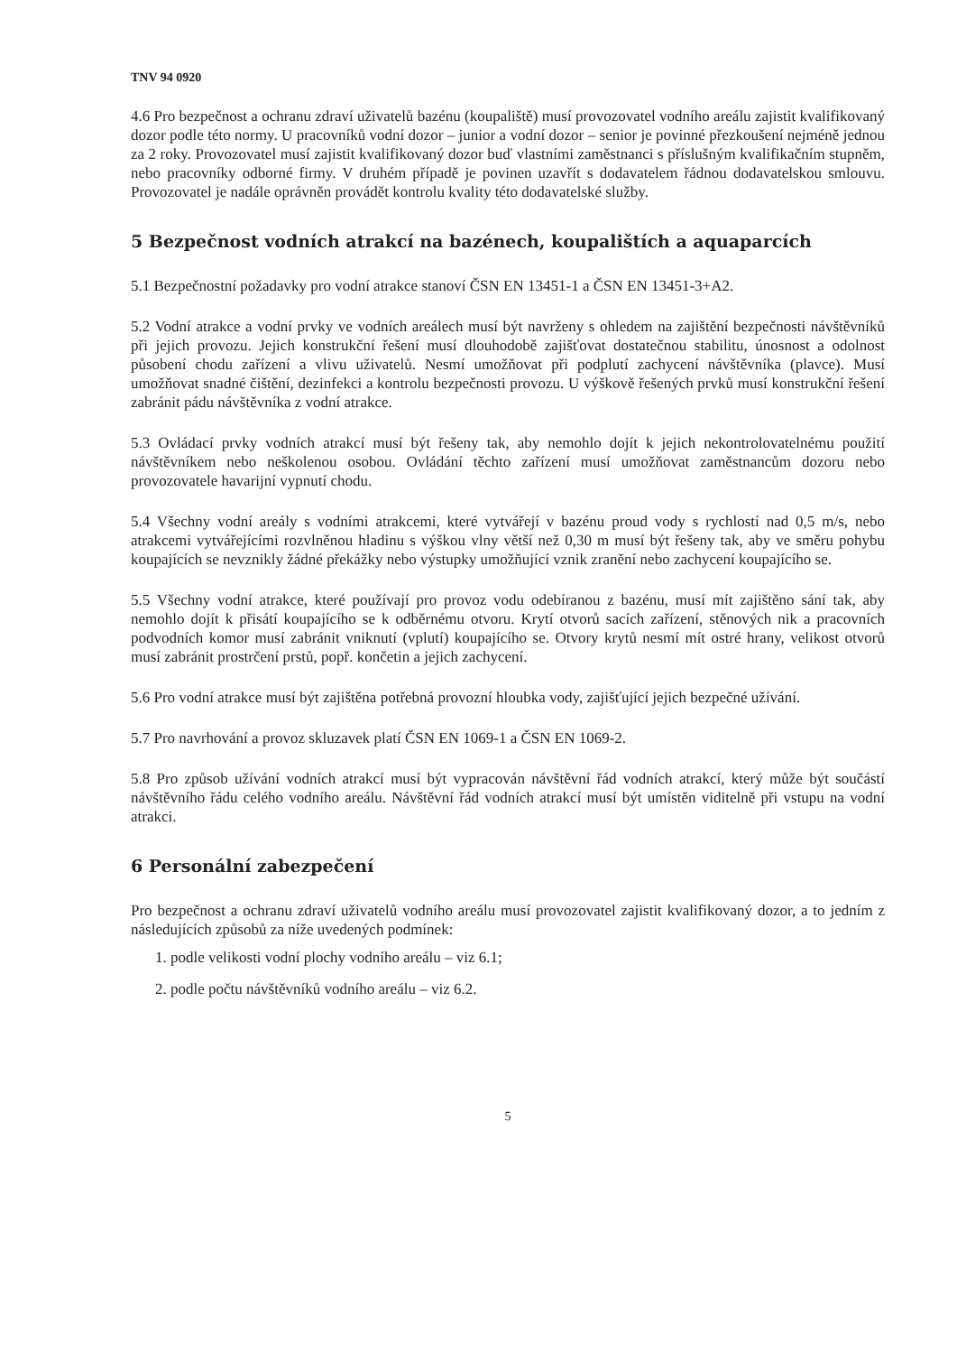TNV 94 0920
4.6 Pro bezpečnost a ochranu zdraví uživatelů bazénu (koupaliště) musí provozovatel vodního areálu zajistit kvalifikovaný dozor podle této normy. U pracovníků vodní dozor – junior a vodní dozor – senior je povinné přezkoušení nejméně jednou za 2 roky. Provozovatel musí zajistit kvalifikovaný dozor buď vlastními zaměstnanci s příslušným kvalifikačním stupněm, nebo pracovníky odborné firmy. V druhém případě je povinen uzavřít s dodavatelem řádnou dodavatelskou smlouvu. Provozovatel je nadále oprávněn provádět kontrolu kvality této dodavatelské služby.
5 Bezpečnost vodních atrakcí na bazénech, koupalištích a aquaparcích
5.1 Bezpečnostní požadavky pro vodní atrakce stanoví ČSN EN 13451-1 a ČSN EN 13451-3+A2.
5.2 Vodní atrakce a vodní prvky ve vodních areálech musí být navrženy s ohledem na zajištění bezpečnosti návštěvníků při jejich provozu. Jejich konstrukční řešení musí dlouhodobě zajišťovat dostatečnou stabilitu, únosnost a odolnost působení chodu zařízení a vlivu uživatelů. Nesmí umožňovat při podplutí zachycení návštěvníka (plavce). Musí umožňovat snadné čištění, dezinfekci a kontrolu bezpečnosti provozu. U výškově řešených prvků musí konstrukční řešení zabránit pádu návštěvníka z vodní atrakce.
5.3 Ovládací prvky vodních atrakcí musí být řešeny tak, aby nemohlo dojít k jejich nekontrolovatelnému použití návštěvníkem nebo neškolenou osobou. Ovládání těchto zařízení musí umožňovat zaměstnancům dozoru nebo provozovatele havarijní vypnutí chodu.
5.4 Všechny vodní areály s vodními atrakcemi, které vytvářejí v bazénu proud vody s rychlostí nad 0,5 m/s, nebo atrakcemi vytvářejícími rozvlněnou hladinu s výškou vlny větší než 0,30 m musí být řešeny tak, aby ve směru pohybu koupajících se nevznikly žádné překážky nebo výstupky umožňující vznik zranění nebo zachycení koupajícího se.
5.5 Všechny vodní atrakce, které používají pro provoz vodu odebíranou z bazénu, musí mít zajištěno sání tak, aby nemohlo dojít k přisátí koupajícího se k odběrnému otvoru. Krytí otvorů sacích zařízení, stěnových nik a pracovních podvodních komor musí zabránit vniknutí (vplutí) koupajícího se. Otvory krytů nesmí mít ostré hrany, velikost otvorů musí zabránit prostrčení prstů, popř. končetin a jejich zachycení.
5.6 Pro vodní atrakce musí být zajištěna potřebná provozní hloubka vody, zajišťující jejich bezpečné užívání.
5.7 Pro navrhování a provoz skluzavek platí ČSN EN 1069-1 a ČSN EN 1069-2.
5.8 Pro způsob užívání vodních atrakcí musí být vypracován návštěvní řád vodních atrakcí, který může být součástí návštěvního řádu celého vodního areálu. Návštěvní řád vodních atrakcí musí být umístěn viditelně při vstupu na vodní atrakci.
6 Personální zabezpečení
Pro bezpečnost a ochranu zdraví uživatelů vodního areálu musí provozovatel zajistit kvalifikovaný dozor, a to jedním z následujících způsobů za níže uvedených podmínek:
1. podle velikosti vodní plochy vodního areálu – viz 6.1;
2. podle počtu návštěvníků vodního areálu – viz 6.2.
5